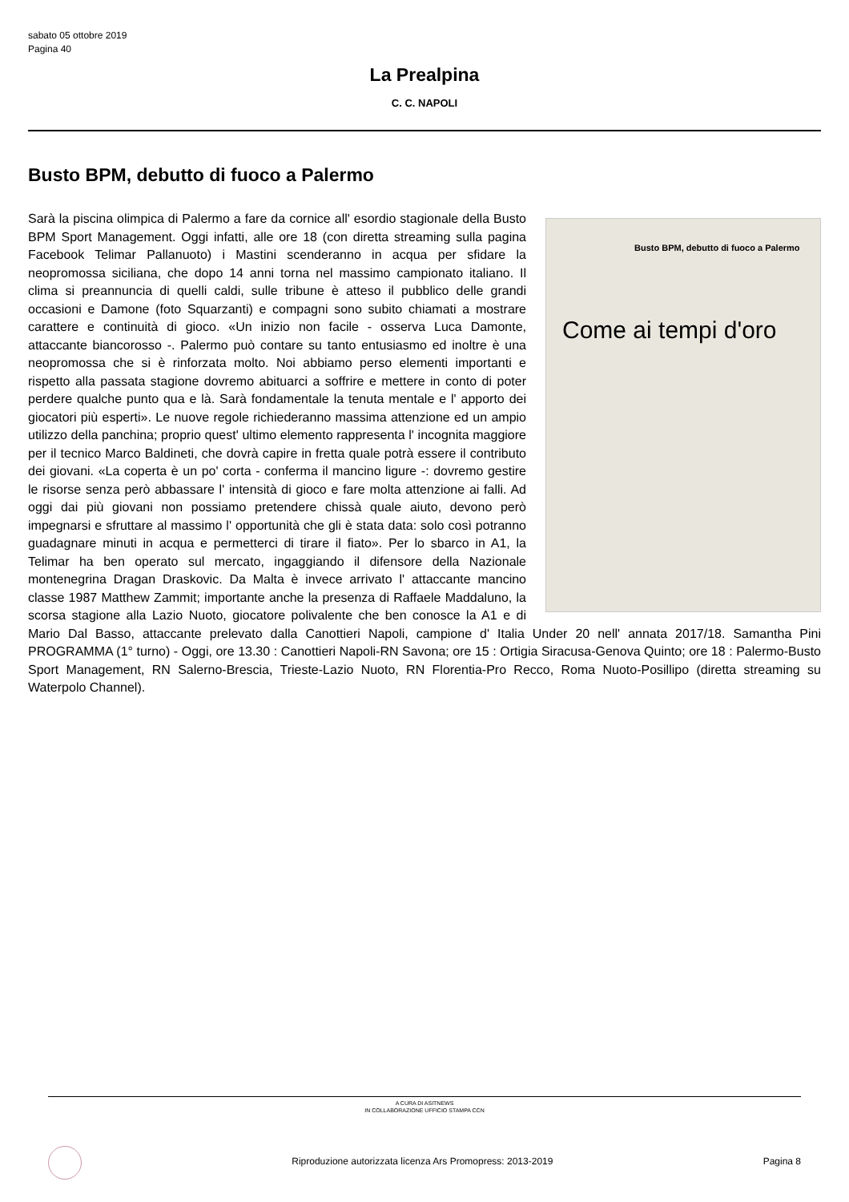sabato 05 ottobre 2019
Pagina 40
La Prealpina
C. C. NAPOLI
Busto BPM, debutto di fuoco a Palermo
Busto BPM, debutto di fuoco a Palermo
Come ai tempi d'oro
Sarà la piscina olimpica di Palermo a fare da cornice all' esordio stagionale della Busto BPM Sport Management. Oggi infatti, alle ore 18 (con diretta streaming sulla pagina Facebook Telimar Pallanuoto) i Mastini scenderanno in acqua per sfidare la neopromossa siciliana, che dopo 14 anni torna nel massimo campionato italiano. Il clima si preannuncia di quelli caldi, sulle tribune è atteso il pubblico delle grandi occasioni e Damone (foto Squarzanti) e compagni sono subito chiamati a mostrare carattere e continuità di gioco. «Un inizio non facile - osserva Luca Damonte, attaccante biancorosso -. Palermo può contare su tanto entusiasmo ed inoltre è una neopromossa che si è rinforzata molto. Noi abbiamo perso elementi importanti e rispetto alla passata stagione dovremo abituarci a soffrire e mettere in conto di poter perdere qualche punto qua e là. Sarà fondamentale la tenuta mentale e l' apporto dei giocatori più esperti». Le nuove regole richiederanno massima attenzione ed un ampio utilizzo della panchina; proprio quest' ultimo elemento rappresenta l' incognita maggiore per il tecnico Marco Baldineti, che dovrà capire in fretta quale potrà essere il contributo dei giovani. «La coperta è un po' corta - conferma il mancino ligure -: dovremo gestire le risorse senza però abbassare l' intensità di gioco e fare molta attenzione ai falli. Ad oggi dai più giovani non possiamo pretendere chissà quale aiuto, devono però impegnarsi e sfruttare al massimo l' opportunità che gli è stata data: solo così potranno guadagnare minuti in acqua e permetterci di tirare il fiato». Per lo sbarco in A1, la Telimar ha ben operato sul mercato, ingaggiando il difensore della Nazionale montenegrina Dragan Draskovic. Da Malta è invece arrivato l' attaccante mancino classe 1987 Matthew Zammit; importante anche la presenza di Raffaele Maddaluno, la scorsa stagione alla Lazio Nuoto, giocatore polivalente che ben conosce la A1 e di Mario Dal Basso, attaccante prelevato dalla Canottieri Napoli, campione d' Italia Under 20 nell' annata 2017/18. Samantha Pini PROGRAMMA (1° turno) - Oggi, ore 13.30 : Canottieri Napoli-RN Savona; ore 15 : Ortigia Siracusa-Genova Quinto; ore 18 : Palermo-Busto Sport Management, RN Salerno-Brescia, Trieste-Lazio Nuoto, RN Florentia-Pro Recco, Roma Nuoto-Posillipo (diretta streaming su Waterpolo Channel).
A CURA DI ASITNEWS
IN COLLABORAZIONE UFFICIO STAMPA CCN
Riproduzione autorizzata licenza Ars Promopress: 2013-2019 Pagina 8